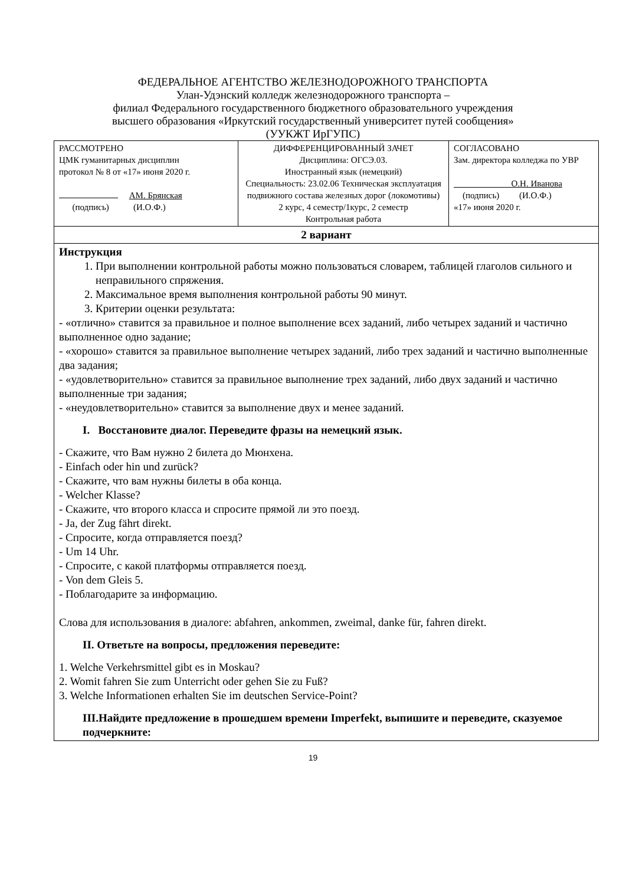ФЕДЕРАЛЬНОЕ АГЕНТСТВО ЖЕЛЕЗНОДОРОЖНОГО ТРАНСПОРТА
Улан-Удэнский колледж железнодорожного транспорта –
филиал Федерального государственного бюджетного образовательного учреждения
высшего образования «Иркутский государственный университет путей сообщения»
(УУКЖТ ИрГУПС)
| РАССМОТРЕНО ЦМК гуманитарных дисциплин протокол № 8 от «17» июня 2020 г. АМ. Брянская (подпись) (И.О.Ф.) | ДИФФЕРЕНЦИРОВАННЫЙ ЗАЧЕТ Дисциплина: ОГСЭ.03. Иностранный язык (немецкий) Специальность: 23.02.06 Техническая эксплуатация подвижного состава железных дорог (локомотивы) 2 курс, 4 семестр/1курс, 2 семестр Контрольная работа | СОГЛАСОВАНО Зам. директора колледжа по УВР О.Н. Иванова (подпись) (И.О.Ф.) «17» июня 2020 г. |
| 2 вариант | | |
| Инструкция 1. При выполнении контрольной работы можно пользоваться словарем, таблицей глаголов сильного и неправильного спряжения. 2. Максимальное время выполнения контрольной работы 90 минут. 3. Критерии оценки результата: - «отлично» ставится за правильное и полное выполнение всех заданий, либо четырех заданий и частично выполненное одно задание; - «хорошо» ставится за правильное выполнение четырех заданий, либо трех заданий и частично выполненные два задания; - «удовлетворительно» ставится за правильное выполнение трех заданий, либо двух заданий и частично выполненные три задания; - «неудовлетворительно» ставится за выполнение двух и менее заданий. I. Восстановите диалог. Переведите фразы на немецкий язык. - Скажите, что Вам нужно 2 билета до Мюнхена. - Einfach oder hin und zurück? - Скажите, что вам нужны билеты в оба конца. - Welcher Klasse? - Скажите, что второго класса и спросите прямой ли это поезд. - Ja, der Zug fährt direkt. - Спросите, когда отправляется поезд? - Um 14 Uhr. - Спросите, с какой платформы отправляется поезд. - Von dem Gleis 5. - Поблагодарите за информацию. Слова для использования в диалоге: abfahren, ankommen, zweimal, danke für, fahren direkt. II. Ответьте на вопросы, предложения переведите: 1. Welche Verkehrsmittel gibt es in Moskau? 2. Womit fahren Sie zum Unterricht oder gehen Sie zu Fuß? 3. Welche Informationen erhalten Sie im deutschen Service-Point? III.Найдите предложение в прошедшем времени Imperfekt, выпишите и переведите, сказуемое подчеркните: | | |
19